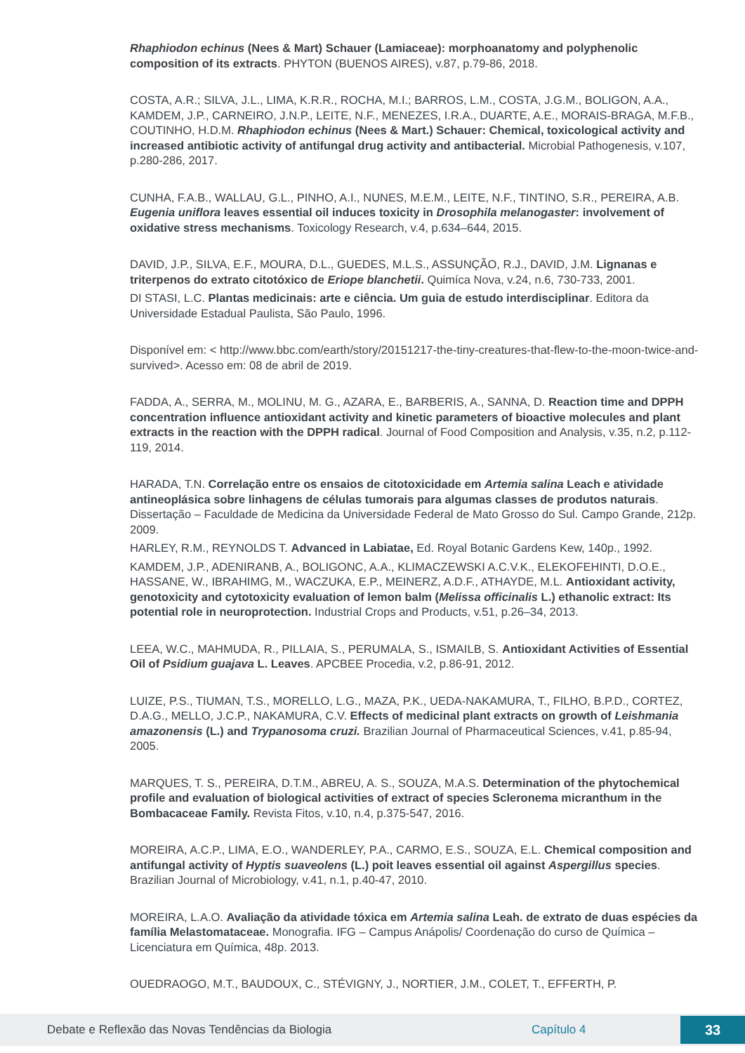Rhaphiodon echinus (Nees & Mart) Schauer (Lamiaceae): morphoanatomy and polyphenolic composition of its extracts. PHYTON (BUENOS AIRES), v.87, p.79-86, 2018.
COSTA, A.R.; SILVA, J.L., LIMA, K.R.R., ROCHA, M.I.; BARROS, L.M., COSTA, J.G.M., BOLIGON, A.A., KAMDEM, J.P., CARNEIRO, J.N.P., LEITE, N.F., MENEZES, I.R.A., DUARTE, A.E., MORAIS-BRAGA, M.F.B., COUTINHO, H.D.M. Rhaphiodon echinus (Nees & Mart.) Schauer: Chemical, toxicological activity and increased antibiotic activity of antifungal drug activity and antibacterial. Microbial Pathogenesis, v.107, p.280-286, 2017.
CUNHA, F.A.B., WALLAU, G.L., PINHO, A.I., NUNES, M.E.M., LEITE, N.F., TINTINO, S.R., PEREIRA, A.B. Eugenia uniflora leaves essential oil induces toxicity in Drosophila melanogaster: involvement of oxidative stress mechanisms. Toxicology Research, v.4, p.634–644, 2015.
DAVID, J.P., SILVA, E.F., MOURA, D.L., GUEDES, M.L.S., ASSUNÇÃO, R.J., DAVID, J.M. Lignanas e triterpenos do extrato citotóxico de Eriope blanchetii. Quimíca Nova, v.24, n.6, 730-733, 2001.
DI STASI, L.C. Plantas medicinais: arte e ciência. Um guia de estudo interdisciplinar. Editora da Universidade Estadual Paulista, São Paulo, 1996.
Disponível em: < http://www.bbc.com/earth/story/20151217-the-tiny-creatures-that-flew-to-the-moon-twice-and-survived>. Acesso em: 08 de abril de 2019.
FADDA, A., SERRA, M., MOLINU, M. G., AZARA, E., BARBERIS, A., SANNA, D. Reaction time and DPPH concentration influence antioxidant activity and kinetic parameters of bioactive molecules and plant extracts in the reaction with the DPPH radical. Journal of Food Composition and Analysis, v.35, n.2, p.112-119, 2014.
HARADA, T.N. Correlação entre os ensaios de citotoxicidade em Artemia salina Leach e atividade antineoplásica sobre linhagens de células tumorais para algumas classes de produtos naturais. Dissertação – Faculdade de Medicina da Universidade Federal de Mato Grosso do Sul. Campo Grande, 212p. 2009.
HARLEY, R.M., REYNOLDS T. Advanced in Labiatae, Ed. Royal Botanic Gardens Kew, 140p., 1992.
KAMDEM, J.P., ADENIRANB, A., BOLIGONC, A.A., KLIMACZEWSKI A.C.V.K., ELEKOFEHINTI, D.O.E., HASSANE, W., IBRAHIMG, M., WACZUKA, E.P., MEINERZ, A.D.F., ATHAYDE, M.L. Antioxidant activity, genotoxicity and cytotoxicity evaluation of lemon balm (Melissa officinalis L.) ethanolic extract: Its potential role in neuroprotection. Industrial Crops and Products, v.51, p.26–34, 2013.
LEEA, W.C., MAHMUDA, R., PILLAIA, S., PERUMALA, S., ISMAILB, S. Antioxidant Activities of Essential Oil of Psidium guajava L. Leaves. APCBEE Procedia, v.2, p.86-91, 2012.
LUIZE, P.S., TIUMAN, T.S., MORELLO, L.G., MAZA, P.K., UEDA-NAKAMURA, T., FILHO, B.P.D., CORTEZ, D.A.G., MELLO, J.C.P., NAKAMURA, C.V. Effects of medicinal plant extracts on growth of Leishmania amazonensis (L.) and Trypanosoma cruzi. Brazilian Journal of Pharmaceutical Sciences, v.41, p.85-94, 2005.
MARQUES, T. S., PEREIRA, D.T.M., ABREU, A. S., SOUZA, M.A.S. Determination of the phytochemical profile and evaluation of biological activities of extract of species Scleronema micranthum in the Bombacaceae Family. Revista Fitos, v.10, n.4, p.375-547, 2016.
MOREIRA, A.C.P., LIMA, E.O., WANDERLEY, P.A., CARMO, E.S., SOUZA, E.L. Chemical composition and antifungal activity of Hyptis suaveolens (L.) poit leaves essential oil against Aspergillus species. Brazilian Journal of Microbiology, v.41, n.1, p.40-47, 2010.
MOREIRA, L.A.O. Avaliação da atividade tóxica em Artemia salina Leah. de extrato de duas espécies da família Melastomataceae. Monografia. IFG – Campus Anápolis/ Coordenação do curso de Química – Licenciatura em Química, 48p. 2013.
OUEDRAOGO, M.T., BAUDOUX, C., STÉVIGNY, J., NORTIER, J.M., COLET, T., EFFERTH, P.
Debate e Reflexão das Novas Tendências da Biologia Capítulo 4 33